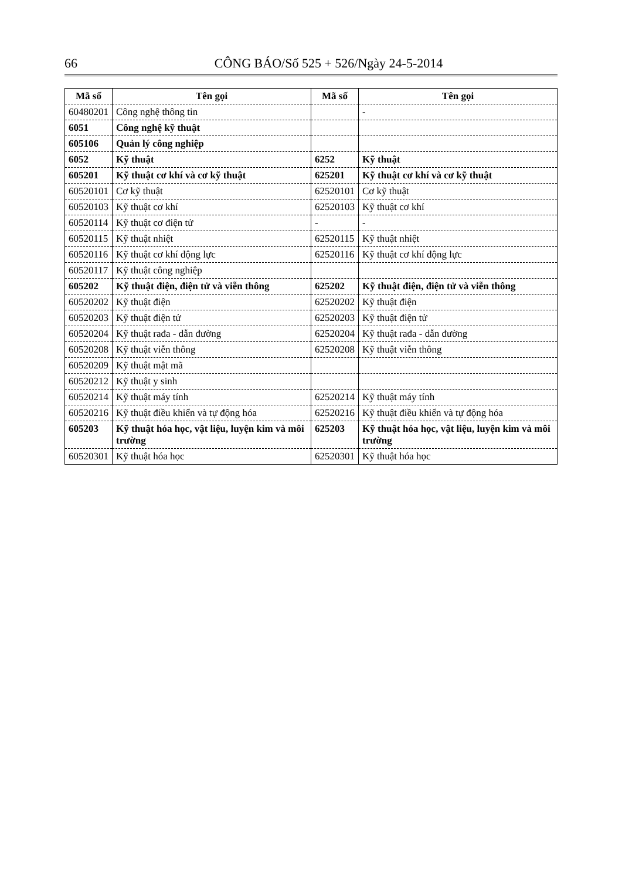66 CÔNG BÁO/Số 525 + 526/Ngày 24-5-2014
| Mã số | Tên gọi | Mã số | Tên gọi |
| --- | --- | --- | --- |
| 60480201 | Công nghệ thông tin | | - |
| 6051 | Công nghệ kỹ thuật | | |
| 605106 | Quản lý công nghiệp | | |
| 6052 | Kỹ thuật | 6252 | Kỹ thuật |
| 605201 | Kỹ thuật cơ khí và cơ kỹ thuật | 625201 | Kỹ thuật cơ khí và cơ kỹ thuật |
| 60520101 | Cơ kỹ thuật | 62520101 | Cơ kỹ thuật |
| 60520103 | Kỹ thuật cơ khí | 62520103 | Kỹ thuật cơ khí |
| 60520114 | Kỹ thuật cơ điện tử | - | - |
| 60520115 | Kỹ thuật nhiệt | 62520115 | Kỹ thuật nhiệt |
| 60520116 | Kỹ thuật cơ khí động lực | 62520116 | Kỹ thuật cơ khí động lực |
| 60520117 | Kỹ thuật công nghiệp | | |
| 605202 | Kỹ thuật điện, điện tử và viễn thông | 625202 | Kỹ thuật điện, điện tử và viễn thông |
| 60520202 | Kỹ thuật điện | 62520202 | Kỹ thuật điện |
| 60520203 | Kỹ thuật điện tử | 62520203 | Kỹ thuật điện tử |
| 60520204 | Kỹ thuật rađa - dẫn đường | 62520204 | Kỹ thuật rađa - dẫn đường |
| 60520208 | Kỹ thuật viễn thông | 62520208 | Kỹ thuật viễn thông |
| 60520209 | Kỹ thuật mật mã | | |
| 60520212 | Kỹ thuật y sinh | | |
| 60520214 | Kỹ thuật máy tính | 62520214 | Kỹ thuật máy tính |
| 60520216 | Kỹ thuật điều khiển và tự động hóa | 62520216 | Kỹ thuật điều khiển và tự động hóa |
| 605203 | Kỹ thuật hóa học, vật liệu, luyện kim và môi trường | 625203 | Kỹ thuật hóa học, vật liệu, luyện kim và môi trường |
| 60520301 | Kỹ thuật hóa học | 62520301 | Kỹ thuật hóa học |